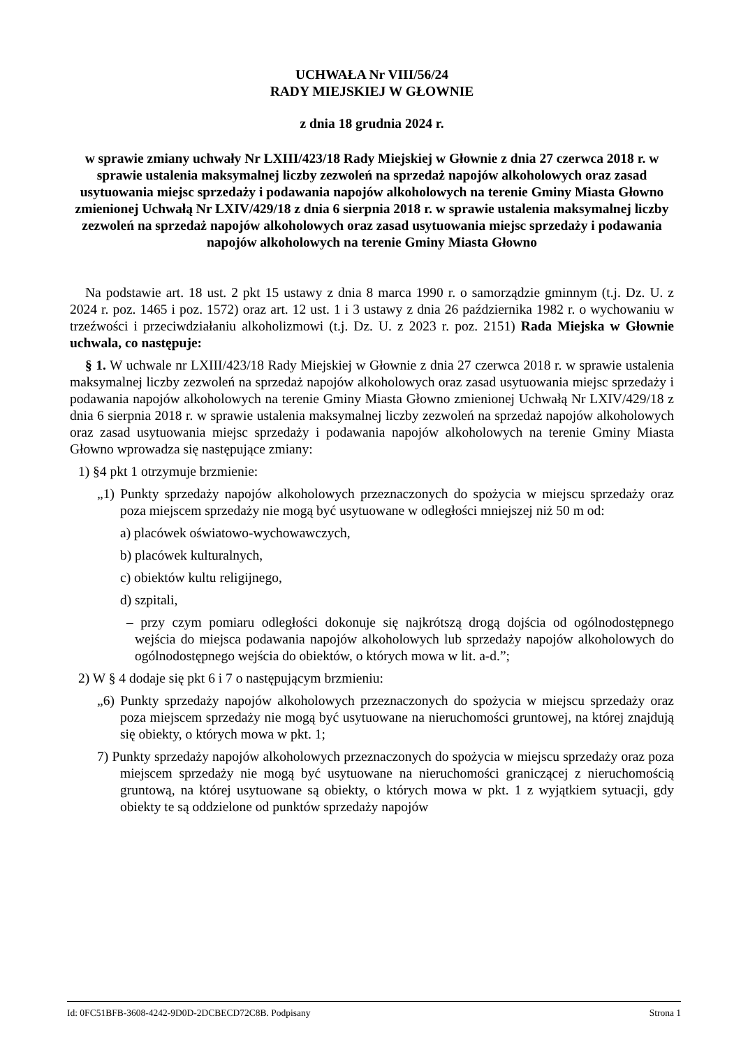UCHWAŁA Nr VIII/56/24
RADY MIEJSKIEJ W GŁOWNIE
z dnia 18 grudnia 2024 r.
w sprawie zmiany uchwały Nr LXIII/423/18 Rady Miejskiej w Głownie z dnia 27 czerwca 2018 r. w sprawie ustalenia maksymalnej liczby zezwoleń na sprzedaż napojów alkoholowych oraz zasad usytuowania miejsc sprzedaży i podawania napojów alkoholowych na terenie Gminy Miasta Głowno zmienionej Uchwałą Nr LXIV/429/18 z dnia 6 sierpnia 2018 r. w sprawie ustalenia maksymalnej liczby zezwoleń na sprzedaż napojów alkoholowych oraz zasad usytuowania miejsc sprzedaży i podawania napojów alkoholowych na terenie Gminy Miasta Głowno
Na podstawie art. 18 ust. 2 pkt 15 ustawy z dnia 8 marca 1990 r. o samorządzie gminnym (t.j. Dz. U. z 2024 r. poz. 1465 i poz. 1572) oraz art. 12 ust. 1 i 3 ustawy z dnia 26 października 1982 r. o wychowaniu w trzeźwości i przeciwdziałaniu alkoholizmowi (t.j. Dz. U. z 2023 r. poz. 2151) Rada Miejska w Głownie uchwala, co następuje:
§ 1. W uchwale nr LXIII/423/18 Rady Miejskiej w Głownie z dnia 27 czerwca 2018 r. w sprawie ustalenia maksymalnej liczby zezwoleń na sprzedaż napojów alkoholowych oraz zasad usytuowania miejsc sprzedaży i podawania napojów alkoholowych na terenie Gminy Miasta Głowno zmienionej Uchwałą Nr LXIV/429/18 z dnia 6 sierpnia 2018 r. w sprawie ustalenia maksymalnej liczby zezwoleń na sprzedaż napojów alkoholowych oraz zasad usytuowania miejsc sprzedaży i podawania napojów alkoholowych na terenie Gminy Miasta Głowno wprowadza się następujące zmiany:
1) §4 pkt 1 otrzymuje brzmienie:
„1) Punkty sprzedaży napojów alkoholowych przeznaczonych do spożycia w miejscu sprzedaży oraz poza miejscem sprzedaży nie mogą być usytuowane w odległości mniejszej niż 50 m od:
a) placówek oświatowo-wychowawczych,
b) placówek kulturalnych,
c) obiektów kultu religijnego,
d) szpitali,
– przy czym pomiaru odległości dokonuje się najkrótszą drogą dojścia od ogólnodostępnego wejścia do miejsca podawania napojów alkoholowych lub sprzedaży napojów alkoholowych do ogólnodostępnego wejścia do obiektów, o których mowa w lit. a-d.”;
2) W § 4 dodaje się pkt 6 i 7 o następującym brzmieniu:
„6) Punkty sprzedaży napojów alkoholowych przeznaczonych do spożycia w miejscu sprzedaży oraz poza miejscem sprzedaży nie mogą być usytuowane na nieruchomości gruntowej, na której znajdują się obiekty, o których mowa w pkt. 1;
7) Punkty sprzedaży napojów alkoholowych przeznaczonych do spożycia w miejscu sprzedaży oraz poza miejscem sprzedaży nie mogą być usytuowane na nieruchomości graniczącej z nieruchomością gruntową, na której usytuowane są obiekty, o których mowa w pkt. 1 z wyjątkiem sytuacji, gdy obiekty te są oddzielone od punktów sprzedaży napojów
Id: 0FC51BFB-3608-4242-9D0D-2DCBECD72C8B. Podpisany Strona 1